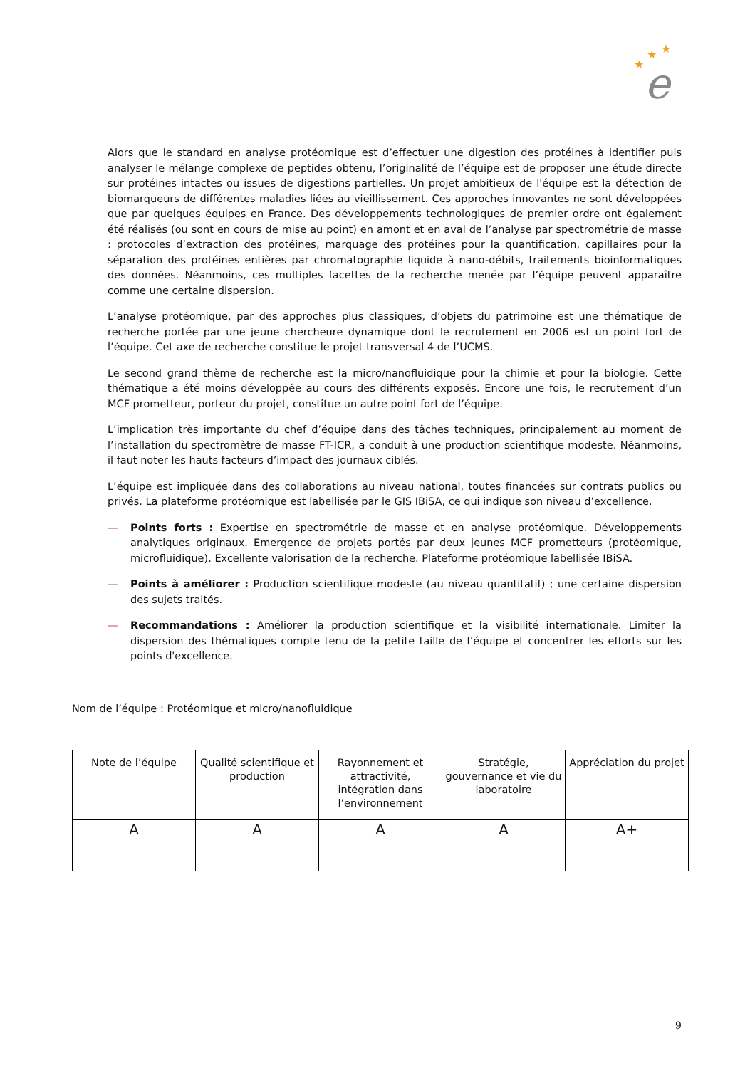★
★
★
e
Alors que le standard en analyse protéomique est d’effectuer une digestion des protéines à identifier puis analyser le mélange complexe de peptides obtenu, l’originalité de l’équipe est de proposer une étude directe sur protéines intactes ou issues de digestions partielles. Un projet ambitieux de l'équipe est la détection de biomarqueurs de différentes maladies liées au vieillissement. Ces approches innovantes ne sont développées que par quelques équipes en France. Des développements technologiques de premier ordre ont également été réalisés (ou sont en cours de mise au point) en amont et en aval de l’analyse par spectrométrie de masse : protocoles d’extraction des protéines, marquage des protéines pour la quantification, capillaires pour la séparation des protéines entières par chromatographie liquide à nano-débits, traitements bioinformatiques des données. Néanmoins, ces multiples facettes de la recherche menée par l’équipe peuvent apparaître comme une certaine dispersion.
L’analyse protéomique, par des approches plus classiques, d’objets du patrimoine est une thématique de recherche portée par une jeune chercheure dynamique dont le recrutement en 2006 est un point fort de l’équipe. Cet axe de recherche constitue le projet transversal 4 de l’UCMS.
Le second grand thème de recherche est la micro/nanofluidique pour la chimie et pour la biologie. Cette thématique a été moins développée au cours des différents exposés. Encore une fois, le recrutement d’un MCF prometteur, porteur du projet, constitue un autre point fort de l’équipe.
L’implication très importante du chef d’équipe dans des tâches techniques, principalement au moment de l’installation du spectromètre de masse FT-ICR, a conduit à une production scientifique modeste. Néanmoins, il faut noter les hauts facteurs d’impact des journaux ciblés.
L’équipe est impliquée dans des collaborations au niveau national, toutes financées sur contrats publics ou privés. La plateforme protéomique est labellisée par le GIS IBiSA, ce qui indique son niveau d’excellence.
— Points forts : Expertise en spectrométrie de masse et en analyse protéomique. Développements analytiques originaux. Emergence de projets portés par deux jeunes MCF prometteurs (protéomique, microfluidique). Excellente valorisation de la recherche. Plateforme protéomique labellisée IBiSA.
— Points à améliorer : Production scientifique modeste (au niveau quantitatif) ; une certaine dispersion des sujets traités.
— Recommandations : Améliorer la production scientifique et la visibilité internationale. Limiter la dispersion des thématiques compte tenu de la petite taille de l’équipe et concentrer les efforts sur les points d'excellence.
Nom de l’équipe : Protéomique et micro/nanofluidique
| Note de l’équipe | Qualité scientifique et production | Rayonnement et attractivité, intégration dans l’environnement | Stratégie, gouvernance et vie du laboratoire | Appréciation du projet |
| A | A | A | A | A+ |
9